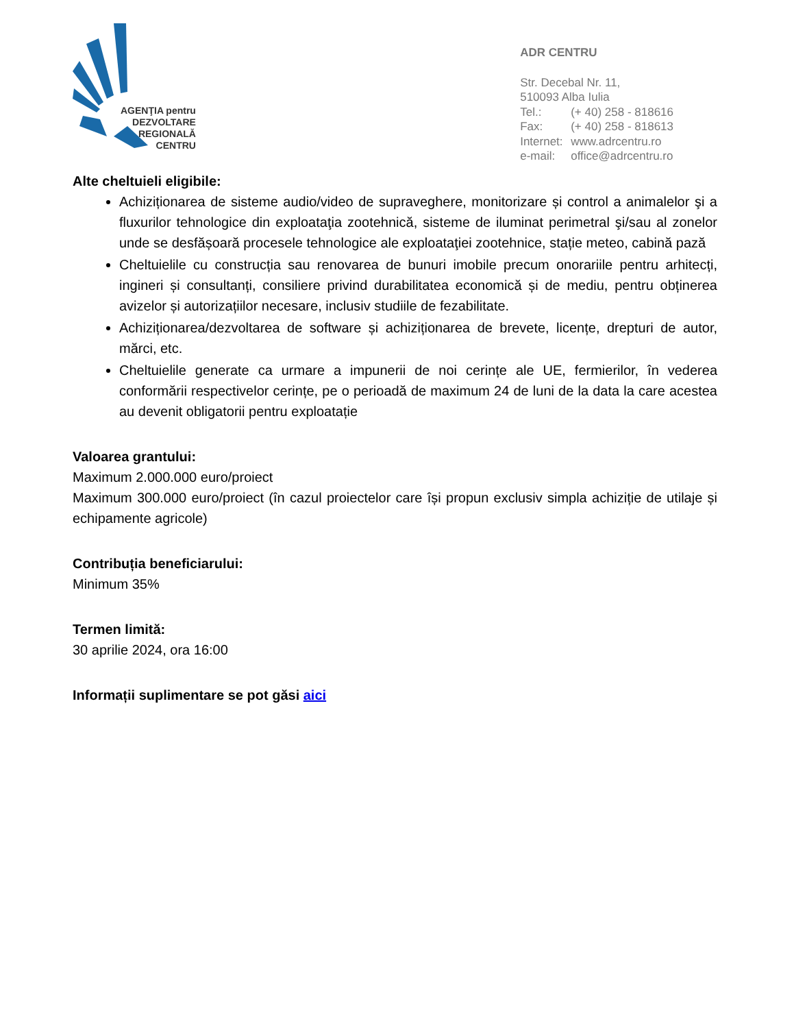AGENŢIA pentru
DEZVOLTARE
REGIONALĂ
CENTRU
ADR CENTRU
Str. Decebal Nr. 11,
510093 Alba Iulia
Tel.: (+ 40) 258 - 818616
Fax: (+ 40) 258 - 818613
Internet: www.adrcentru.ro
e-mail: office@adrcentru.ro
Alte cheltuieli eligibile:
Achiziționarea de sisteme audio/video de supraveghere, monitorizare și control a animalelor şi a fluxurilor tehnologice din exploataţia zootehnică, sisteme de iluminat perimetral şi/sau al zonelor unde se desfășoară procesele tehnologice ale exploataţiei zootehnice, stație meteo, cabină pază
Cheltuielile cu construcția sau renovarea de bunuri imobile precum onorariile pentru arhitecți, ingineri și consultanți, consiliere privind durabilitatea economică și de mediu, pentru obținerea avizelor și autorizațiilor necesare, inclusiv studiile de fezabilitate.
Achiziționarea/dezvoltarea de software și achiziționarea de brevete, licențe, drepturi de autor, mărci, etc.
Cheltuielile generate ca urmare a impunerii de noi cerințe ale UE, fermierilor, în vederea conformării respectivelor cerințe, pe o perioadă de maximum 24 de luni de la data la care acestea au devenit obligatorii pentru exploatație
Valoarea grantului:
Maximum 2.000.000 euro/proiect
Maximum 300.000 euro/proiect (în cazul proiectelor care își propun exclusiv simpla achiziție de utilaje și echipamente agricole)
Contribuția beneficiarului:
Minimum 35%
Termen limită:
30 aprilie 2024, ora 16:00
Informații suplimentare se pot găsi aici